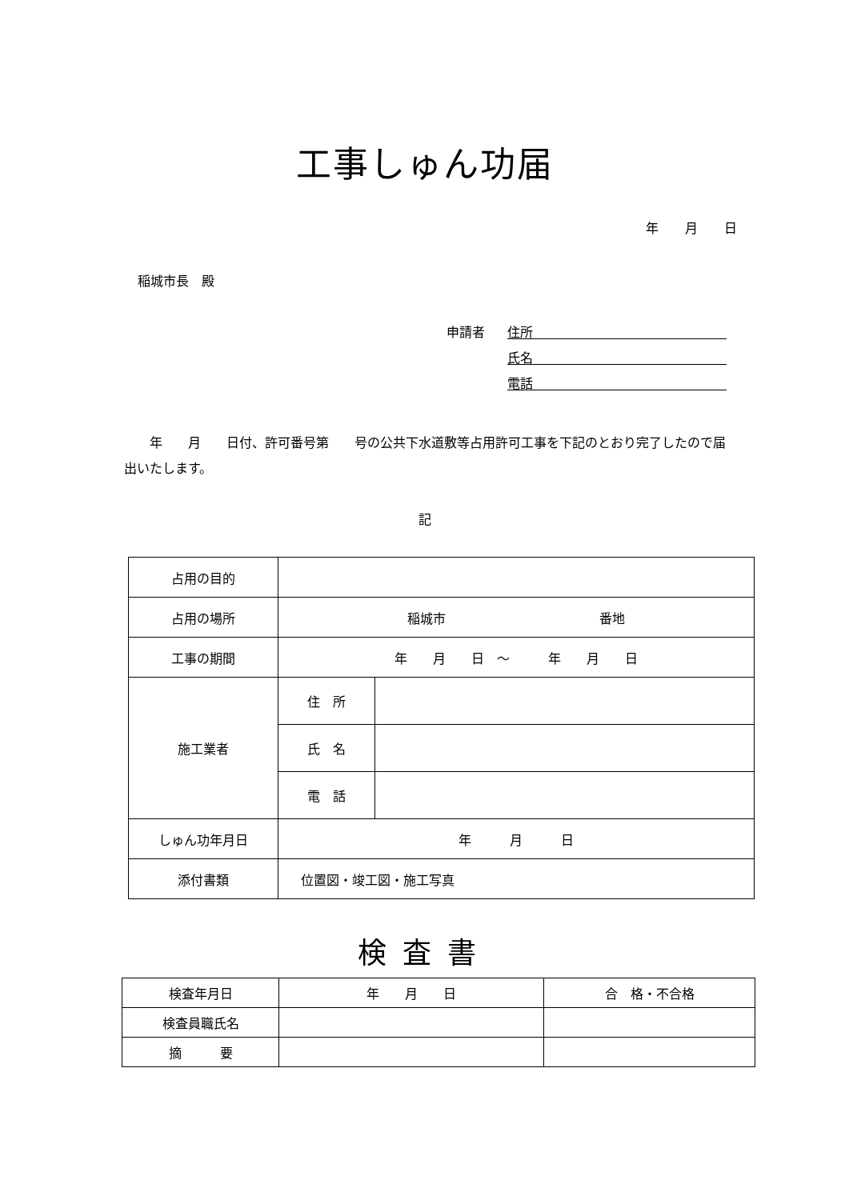工事しゅん功届
年 月 日
稲城市長　殿
申請者
住所
氏名
電話
　　年　　月　　日付、許可番号第　　号の公共下水道敷等占用許可工事を下記のとおり完了したので届出いたします。
記
| 占用の目的 | | |
| 占用の場所 | 稲城市 番地 | |
| 工事の期間 | 年 月 日 ～ 年 月 日 | |
| 施工業者 | 住 所 | |
| | 氏 名 | |
| | 電 話 | |
| しゅん功年月日 | 年 月 日 | |
| 添付書類 | 位置図・竣工図・施工写真 | |
検査書
| 検査年月日 | 年 月 日 | 合 格・不合格 |
| 検査員職氏名 | | |
| 摘 要 | | |